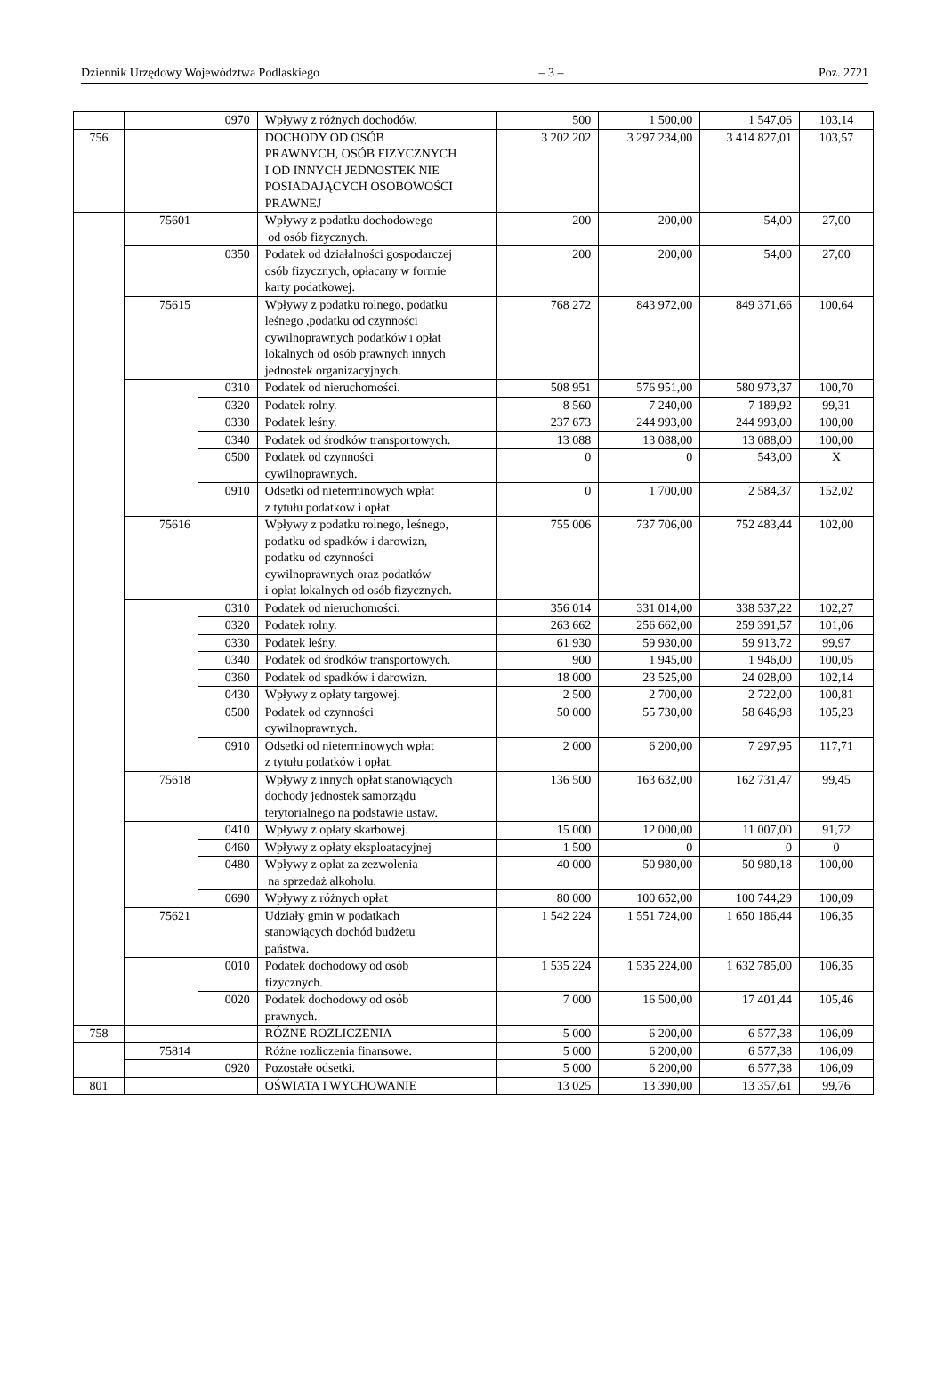Dziennik Urzędowy Województwa Podlaskiego – 3 – Poz. 2721
| | | 0970 | Wpływy z różnych dochodów. | 500 | 1 500,00 | 1 547,06 | 103,14 |
| 756 | | | DOCHODY OD OSÓB PRAWNYCH, OSÓB FIZYCZNYCH I OD INNYCH JEDNOSTEK NIE POSIADAJĄCYCH OSOBOWOŚCI PRAWNEJ | 3 202 202 | 3 297 234,00 | 3 414 827,01 | 103,57 |
| | 75601 | | Wpływy z podatku dochodowego od osób fizycznych. | 200 | 200,00 | 54,00 | 27,00 |
| | | 0350 | Podatek od działalności gospodarczej osób fizycznych, opłacany w formie karty podatkowej. | 200 | 200,00 | 54,00 | 27,00 |
| | 75615 | | Wpływy z podatku rolnego, podatku leśnego ,podatku od czynności cywilnoprawnych podatków i opłat lokalnych od osób prawnych innych jednostek organizacyjnych. | 768 272 | 843 972,00 | 849 371,66 | 100,64 |
| | | 0310 | Podatek od nieruchomości. | 508 951 | 576 951,00 | 580 973,37 | 100,70 |
| | | 0320 | Podatek rolny. | 8 560 | 7 240,00 | 7 189,92 | 99,31 |
| | | 0330 | Podatek leśny. | 237 673 | 244 993,00 | 244 993,00 | 100,00 |
| | | 0340 | Podatek od środków transportowych. | 13 088 | 13 088,00 | 13 088,00 | 100,00 |
| | | 0500 | Podatek od czynności cywilnoprawnych. | 0 | 0 | 543,00 | X |
| | | 0910 | Odsetki od nieterminowych wpłat z tytułu podatków i opłat. | 0 | 1 700,00 | 2 584,37 | 152,02 |
| | 75616 | | Wpływy z podatku rolnego, leśnego, podatku od spadków i darowizn, podatku od czynności cywilnoprawnych oraz podatków i opłat lokalnych od osób fizycznych. | 755 006 | 737 706,00 | 752 483,44 | 102,00 |
| | | 0310 | Podatek od nieruchomości. | 356 014 | 331 014,00 | 338 537,22 | 102,27 |
| | | 0320 | Podatek rolny. | 263 662 | 256 662,00 | 259 391,57 | 101,06 |
| | | 0330 | Podatek leśny. | 61 930 | 59 930,00 | 59 913,72 | 99,97 |
| | | 0340 | Podatek od środków transportowych. | 900 | 1 945,00 | 1 946,00 | 100,05 |
| | | 0360 | Podatek od spadków i darowizn. | 18 000 | 23 525,00 | 24 028,00 | 102,14 |
| | | 0430 | Wpływy z opłaty targowej. | 2 500 | 2 700,00 | 2 722,00 | 100,81 |
| | | 0500 | Podatek od czynności cywilnoprawnych. | 50 000 | 55 730,00 | 58 646,98 | 105,23 |
| | | 0910 | Odsetki od nieterminowych wpłat z tytułu podatków i opłat. | 2 000 | 6 200,00 | 7 297,95 | 117,71 |
| | 75618 | | Wpływy z innych opłat stanowiących dochody jednostek samorządu terytorialnego na podstawie ustaw. | 136 500 | 163 632,00 | 162 731,47 | 99,45 |
| | | 0410 | Wpływy z opłaty skarbowej. | 15 000 | 12 000,00 | 11 007,00 | 91,72 |
| | | 0460 | Wpływy z opłaty eksploatacyjnej | 1 500 | 0 | 0 | 0 |
| | | 0480 | Wpływy z opłat za zezwolenia na sprzedaż alkoholu. | 40 000 | 50 980,00 | 50 980,18 | 100,00 |
| | | 0690 | Wpływy z różnych opłat | 80 000 | 100 652,00 | 100 744,29 | 100,09 |
| | 75621 | | Udziały gmin w podatkach stanowiących dochód budżetu państwa. | 1 542 224 | 1 551 724,00 | 1 650 186,44 | 106,35 |
| | | 0010 | Podatek dochodowy od osób fizycznych. | 1 535 224 | 1 535 224,00 | 1 632 785,00 | 106,35 |
| | | 0020 | Podatek dochodowy od osób prawnych. | 7 000 | 16 500,00 | 17 401,44 | 105,46 |
| 758 | | | RÓŻNE ROZLICZENIA | 5 000 | 6 200,00 | 6 577,38 | 106,09 |
| | 75814 | | Różne rozliczenia finansowe. | 5 000 | 6 200,00 | 6 577,38 | 106,09 |
| | | 0920 | Pozostałe odsetki. | 5 000 | 6 200,00 | 6 577,38 | 106,09 |
| 801 | | | OŚWIATA I WYCHOWANIE | 13 025 | 13 390,00 | 13 357,61 | 99,76 |